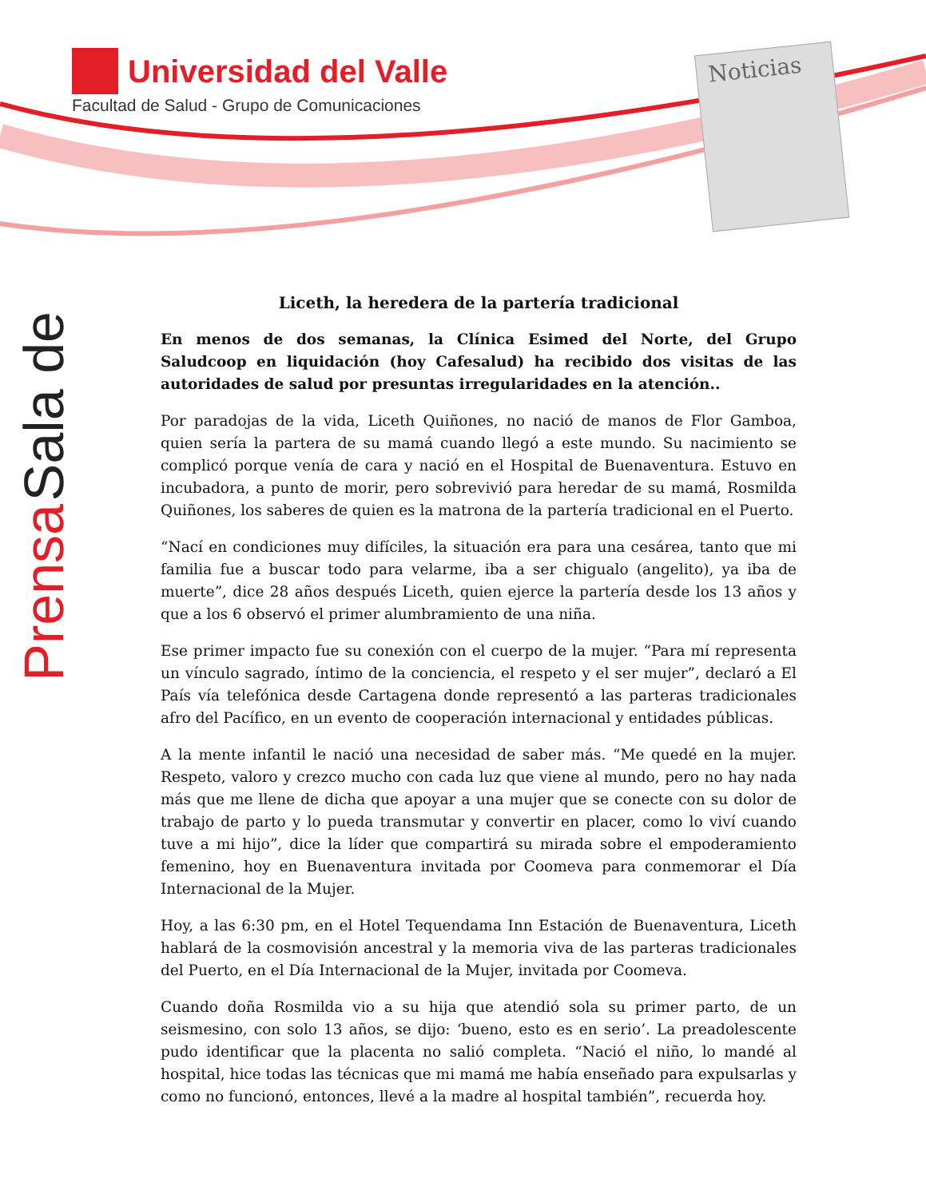Universidad del Valle
Facultad de Salud - Grupo de Comunicaciones
Noticias
Sala de Prensa
Liceth, la heredera de la partería tradicional
En menos de dos semanas, la Clínica Esimed del Norte, del Grupo Saludcoop en liquidación (hoy Cafesalud) ha recibido dos visitas de las autoridades de salud por presuntas irregularidades en la atención..
Por paradojas de la vida, Liceth Quiñones, no nació de manos de Flor Gamboa, quien sería la partera de su mamá cuando llegó a este mundo. Su nacimiento se complicó porque venía de cara y nació en el Hospital de Buenaventura. Estuvo en incubadora, a punto de morir, pero sobrevivió para heredar de su mamá, Rosmilda Quiñones, los saberes de quien es la matrona de la partería tradicional en el Puerto.
“Nací en condiciones muy difíciles, la situación era para una cesárea, tanto que mi familia fue a buscar todo para velarme, iba a ser chigualo (angelito), ya iba de muerte”, dice 28 años después Liceth, quien ejerce la partería desde los 13 años y que a los 6 observó el primer alumbramiento de una niña.
Ese primer impacto fue su conexión con el cuerpo de la mujer. “Para mí representa un vínculo sagrado, íntimo de la conciencia, el respeto y el ser mujer”, declaró a El País vía telefónica desde Cartagena donde representó a las parteras tradicionales afro del Pacífico, en un evento de cooperación internacional y entidades públicas.
A la mente infantil le nació una necesidad de saber más. “Me quedé en la mujer. Respeto, valoro y crezco mucho con cada luz que viene al mundo, pero no hay nada más que me llene de dicha que apoyar a una mujer que se conecte con su dolor de trabajo de parto y lo pueda transmutar y convertir en placer, como lo viví cuando tuve a mi hijo”, dice la líder que compartirá su mirada sobre el empoderamiento femenino, hoy en Buenaventura invitada por Coomeva para conmemorar el Día Internacional de la Mujer.
Hoy, a las 6:30 pm, en el Hotel Tequendama Inn Estación de Buenaventura, Liceth hablará de la cosmovisión ancestral y la memoria viva de las parteras tradicionales del Puerto, en el Día Internacional de la Mujer, invitada por Coomeva.
Cuando doña Rosmilda vio a su hija que atendió sola su primer parto, de un seismesino, con solo 13 años, se dijo: ‘bueno, esto es en serio’. La preadolescente pudo identificar que la placenta no salió completa. “Nació el niño, lo mandé al hospital, hice todas las técnicas que mi mamá me había enseñado para expulsarlas y como no funcionó, entonces, llevé a la madre al hospital también”, recuerda hoy.